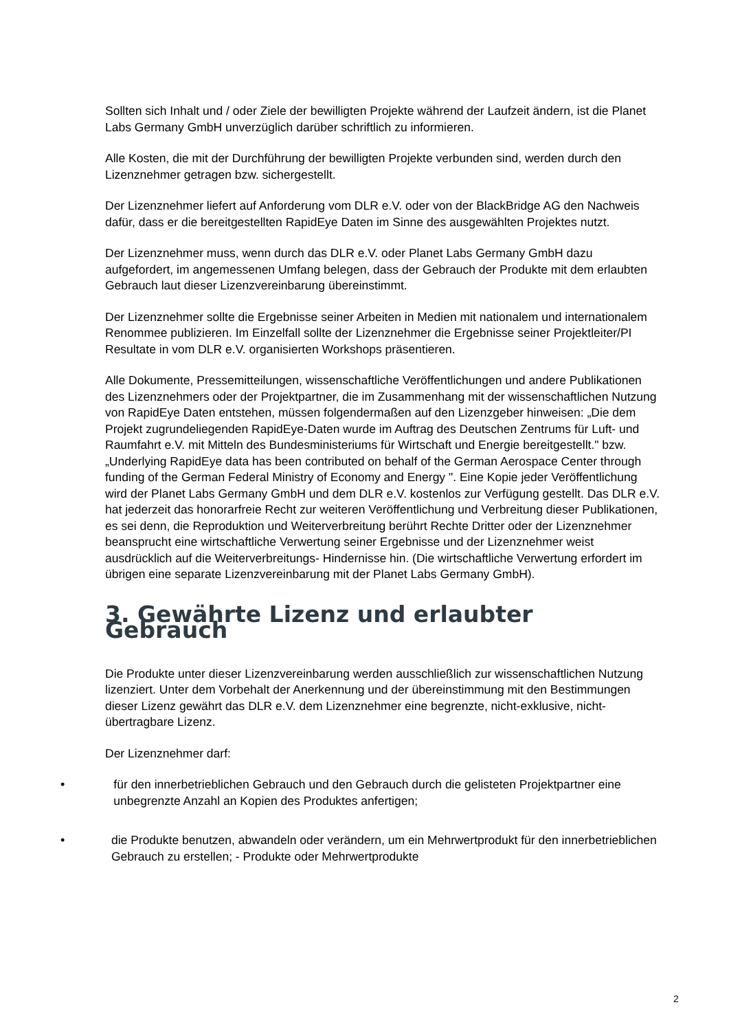Sollten sich Inhalt und / oder Ziele der bewilligten Projekte während der Laufzeit ändern, ist die Planet Labs Germany GmbH unverzüglich darüber schriftlich zu informieren.
Alle Kosten, die mit der Durchführung der bewilligten Projekte verbunden sind, werden durch den Lizenznehmer getragen bzw. sichergestellt.
Der Lizenznehmer liefert auf Anforderung vom DLR e.V. oder von der BlackBridge AG den Nachweis dafür, dass er die bereitgestellten RapidEye Daten im Sinne des ausgewählten Projektes nutzt.
Der Lizenznehmer muss, wenn durch das DLR e.V. oder Planet Labs Germany GmbH dazu aufgefordert, im angemessenen Umfang belegen, dass der Gebrauch der Produkte mit dem erlaubten Gebrauch laut dieser Lizenzvereinbarung übereinstimmt.
Der Lizenznehmer sollte die Ergebnisse seiner Arbeiten in Medien mit nationalem und internationalem Renommee publizieren. Im Einzelfall sollte der Lizenznehmer die Ergebnisse seiner Projektleiter/PI Resultate in vom DLR e.V. organisierten Workshops präsentieren.
Alle Dokumente, Pressemitteilungen, wissenschaftliche Veröffentlichungen und andere Publikationen des Lizenznehmers oder der Projektpartner, die im Zusammenhang mit der wissenschaftlichen Nutzung von RapidEye Daten entstehen, müssen folgendermaßen auf den Lizenzgeber hinweisen: „Die dem Projekt zugrundeliegenden RapidEye-Daten wurde im Auftrag des Deutschen Zentrums für Luft- und Raumfahrt e.V. mit Mitteln des Bundesministeriums für Wirtschaft und Energie bereitgestellt." bzw. „Underlying RapidEye data has been contributed on behalf of the German Aerospace Center through funding of the German Federal Ministry of Economy and Energy ". Eine Kopie jeder Veröffentlichung wird der Planet Labs Germany GmbH und dem DLR e.V. kostenlos zur Verfügung gestellt. Das DLR e.V. hat jederzeit das honorarfreie Recht zur weiteren Veröffentlichung und Verbreitung dieser Publikationen, es sei denn, die Reproduktion und Weiterverbreitung berührt Rechte Dritter oder der Lizenznehmer beansprucht eine wirtschaftliche Verwertung seiner Ergebnisse und der Lizenznehmer weist ausdrücklich auf die Weiterverbreitungs- Hindernisse hin. (Die wirtschaftliche Verwertung erfordert im übrigen eine separate Lizenzvereinbarung mit der Planet Labs Germany GmbH).
3. Gewährte Lizenz und erlaubter Gebrauch
Die Produkte unter dieser Lizenzvereinbarung werden ausschließlich zur wissenschaftlichen Nutzung lizenziert. Unter dem Vorbehalt der Anerkennung und der übereinstimmung mit den Bestimmungen dieser Lizenz gewährt das DLR e.V. dem Lizenznehmer eine begrenzte, nicht-exklusive, nicht-übertragbare Lizenz.
Der Lizenznehmer darf:
• für den innerbetrieblichen Gebrauch und den Gebrauch durch die gelisteten Projektpartner eine unbegrenzte Anzahl an Kopien des Produktes anfertigen;
• die Produkte benutzen, abwandeln oder verändern, um ein Mehrwertprodukt für den innerbetrieblichen Gebrauch zu erstellen; - Produkte oder Mehrwertprodukte
2